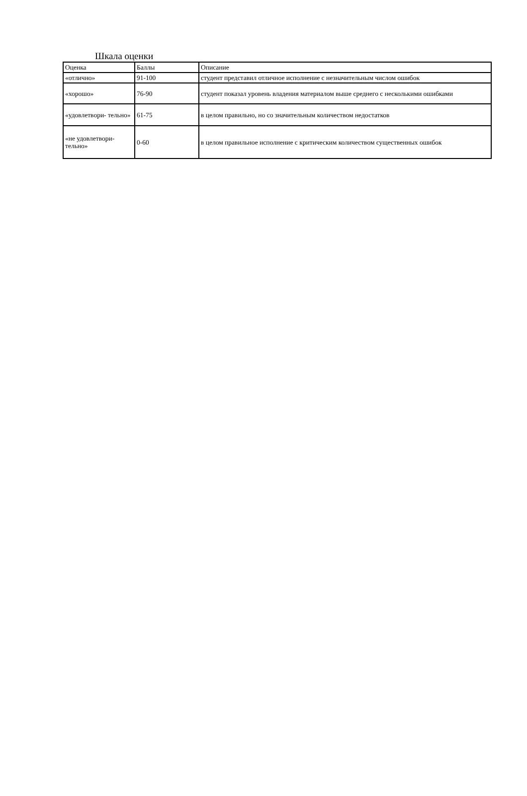Шкала оценки
| Оценка | Баллы | Описание |
| «отлично» | 91-100 | студент представил отличное исполнение с незначительным числом ошибок |
| «хорошо» | 76-90 | студент показал уровень владения материалом выше среднего с несколькими ошибками |
| «удовлетвори- тельно» | 61-75 | в целом правильно, но со значительным количеством недостатков |
| «не удовлетвори- тельно» | 0-60 | в целом правильное исполнение с критическим количеством существенных ошибок |